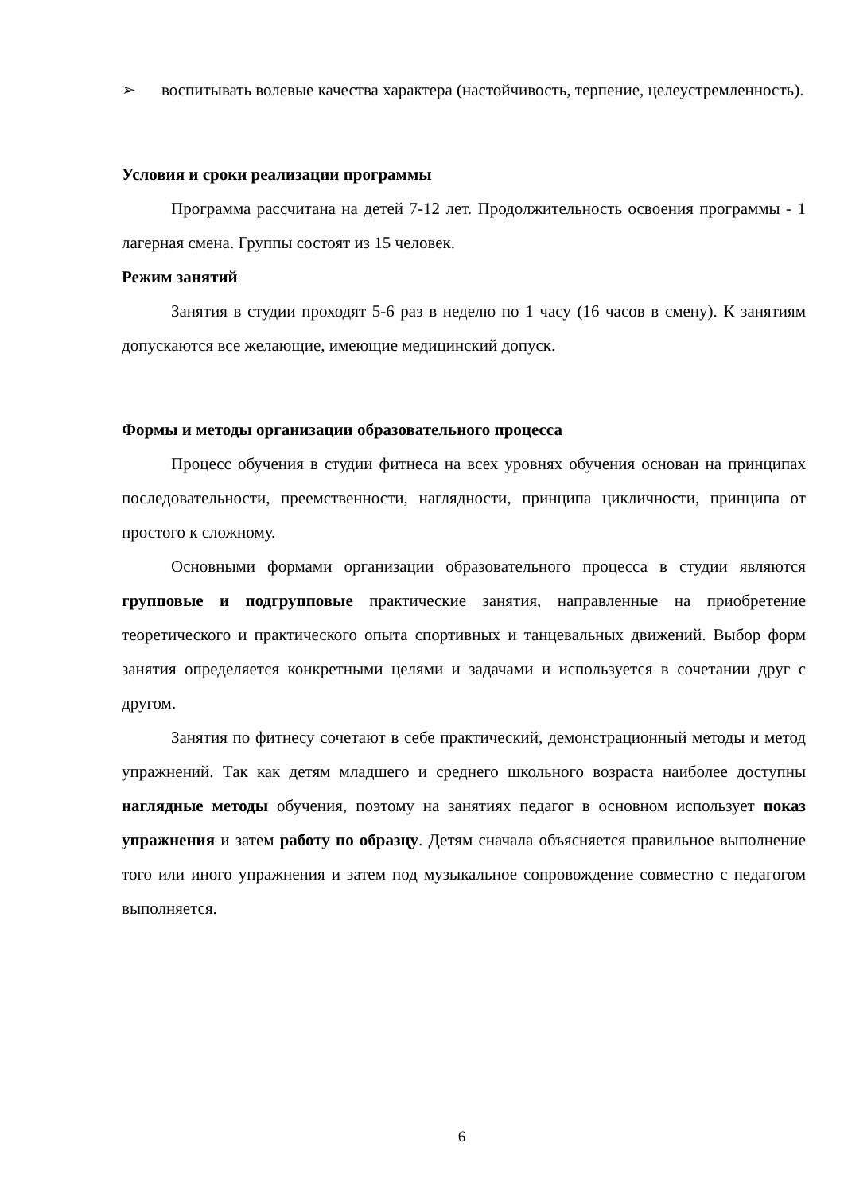➢ воспитывать волевые качества характера (настойчивость, терпение, целеустремленность).
Условия и сроки реализации программы
Программа рассчитана на детей 7-12 лет. Продолжительность освоения программы - 1 лагерная смена. Группы состоят из 15 человек.
Режим занятий
Занятия в студии проходят 5-6 раз в неделю по 1 часу (16 часов в смену). К занятиям допускаются все желающие, имеющие медицинский допуск.
Формы и методы организации образовательного процесса
Процесс обучения в студии фитнеса на всех уровнях обучения основан на принципах последовательности, преемственности, наглядности, принципа цикличности, принципа от простого к сложному.
Основными формами организации образовательного процесса в студии являются групповые и подгрупповые практические занятия, направленные на приобретение теоретического и практического опыта спортивных и танцевальных движений. Выбор форм занятия определяется конкретными целями и задачами и используется в сочетании друг с другом.
Занятия по фитнесу сочетают в себе практический, демонстрационный методы и метод упражнений. Так как детям младшего и среднего школьного возраста наиболее доступны наглядные методы обучения, поэтому на занятиях педагог в основном использует показ упражнения и затем работу по образцу. Детям сначала объясняется правильное выполнение того или иного упражнения и затем под музыкальное сопровождение совместно с педагогом выполняется.
6